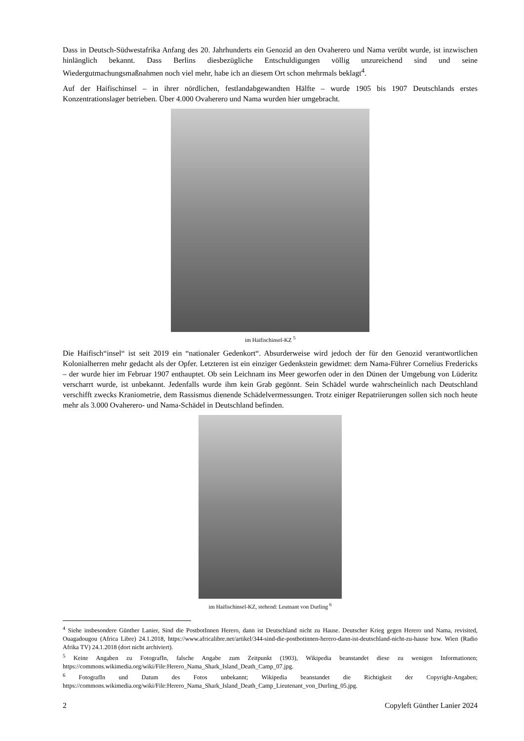Dass in Deutsch-Südwestafrika Anfang des 20. Jahrhunderts ein Genozid an den Ovaherero und Nama verübt wurde, ist inzwischen hinlänglich bekannt. Dass Berlins diesbezügliche Entschuldigungen völlig unzureichend sind und seine Wiedergutmachungsmaßnahmen noch viel mehr, habe ich an diesem Ort schon mehrmals beklagt<sup>4</sup>.
Auf der Haifischinsel – in ihrer nördlichen, festlandabgewandten Hälfte – wurde 1905 bis 1907 Deutschlands erstes Konzentrationslager betrieben. Über 4.000 Ovaherero und Nama wurden hier umgebracht.
im Haifischinsel-KZ <sup>5</sup>
Die Haifisch“insel“ ist seit 2019 ein “nationaler Gedenkort“. Absurderweise wird jedoch der für den Genozid verantwortlichen Kolonialherren mehr gedacht als der Opfer. Letzteren ist ein einziger Gedenkstein gewidmet: dem Nama-Führer Cornelius Fredericks – der wurde hier im Februar 1907 enthauptet. Ob sein Leichnam ins Meer geworfen oder in den Dünen der Umgebung von Lüderitz verscharrt wurde, ist unbekannt. Jedenfalls wurde ihm kein Grab gegönnt. Sein Schädel wurde wahrscheinlich nach Deutschland verschifft zwecks Kraniometrie, dem Rassismus dienende Schädelvermessungen. Trotz einiger Repatriierungen sollen sich noch heute mehr als 3.000 Ovaherero- und Nama-Schädel in Deutschland befinden.
im Haifischinsel-KZ, stehend: Leutnant von Durling <sup>6</sup>
<sup>4</sup> Siehe insbesondere Günther Lanier, Sind die PostbotInnen Herero, dann ist Deutschland nicht zu Hause. Deutscher Krieg gegen Herero und Nama, revisited, Ouagadougou (Africa Libre) 24.1.2018, https://www.africalibre.net/artikel/344-sind-die-postbotinnen-herero-dann-ist-deutschland-nicht-zu-hause bzw. Wien (Radio Afrika TV) 24.1.2018 (dort nicht archiviert).
<sup>5</sup> Keine Angaben zu FotografIn, falsche Angabe zum Zeitpunkt (1903), Wikipedia beanstandet diese zu wenigen Informationen; https://commons.wikimedia.org/wiki/File:Herero_Nama_Shark_Island_Death_Camp_07.jpg.
<sup>6</sup> FotografIn und Datum des Fotos unbekannt; Wikipedia beanstandet die Richtigkeit der Copyright-Angaben; https://commons.wikimedia.org/wiki/File:Herero_Nama_Shark_Island_Death_Camp_Lieutenant_von_Durling_05.jpg.
2 Copyleft Günther Lanier 2024